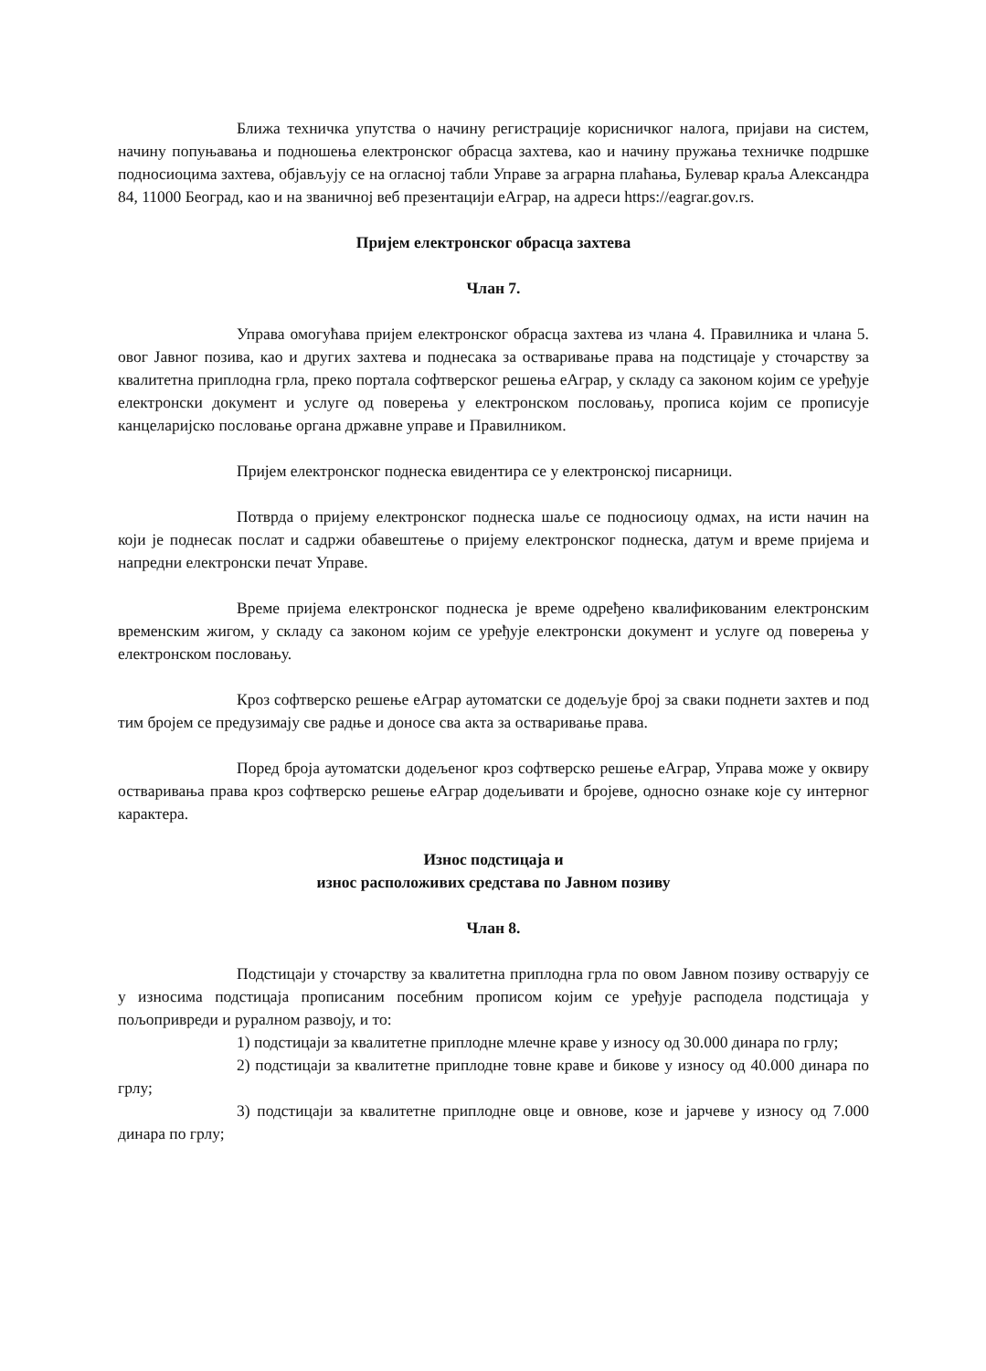Ближа техничка упутства о начину регистрације корисничког налога, пријави на систем, начину попуњавања и подношења електронског обрасца захтева, као и начину пружања техничке подршке подносиоцима захтева, објављују се на огласној табли Управе за аграрна плаћања, Булевар краља Александра 84, 11000 Београд, као и на званичној веб презентацији еАграр, на адреси https://eagrar.gov.rs.
Пријем електронског обрасца захтева
Члан 7.
Управа омогућава пријем електронског обрасца захтева из члана 4. Правилника и члана 5. овог Јавног позива, као и других захтева и поднесака за остваривање права на подстицаје у сточарству за квалитетна приплодна грла, преко портала софтверског решења еАграр, у складу са законом којим се уређује електронски документ и услуге од поверења у електронском пословању, прописа којим се прописује канцеларијско пословање органа државне управе и Правилником.
Пријем електронског поднеска евидентира се у електронској писарници.
Потврда о пријему електронског поднеска шаље се подносиоцу одмах, на исти начин на који је поднесак послат и садржи обавештење о пријему електронског поднеска, датум и време пријема и напредни електронски печат Управе.
Време пријема електронског поднеска је време одређено квалификованим електронским временским жигом, у складу са законом којим се уређује електронски документ и услуге од поверења у електронском пословању.
Кроз софтверско решење еАграр аутоматски се додељује број за сваки поднети захтев и под тим бројем се предузимају све радње и доносе сва акта за остваривање права.
Поред броја аутоматски додељеног кроз софтверско решење еАграр, Управа може у оквиру остваривања права кроз софтверско решење еАграр додељивати и бројеве, односно ознаке које су интерног карактера.
Износ подстицаја и
износ расположивих средстава по Јавном позиву
Члан 8.
Подстицаји у сточарству за квалитетна приплодна грла по овом Јавном позиву остварују се у износима подстицаја прописаним посебним прописом којим се уређује расподела подстицаја у пољопривреди и руралном развоју, и то:
1) подстицаји за квалитетне приплодне млечне краве у износу од 30.000 динара по грлу;
2) подстицаји за квалитетне приплодне товне краве и бикове у износу од 40.000 динара по грлу;
3) подстицаји за квалитетне приплодне овце и овнове, козе и јарчеве у износу од 7.000 динара по грлу;